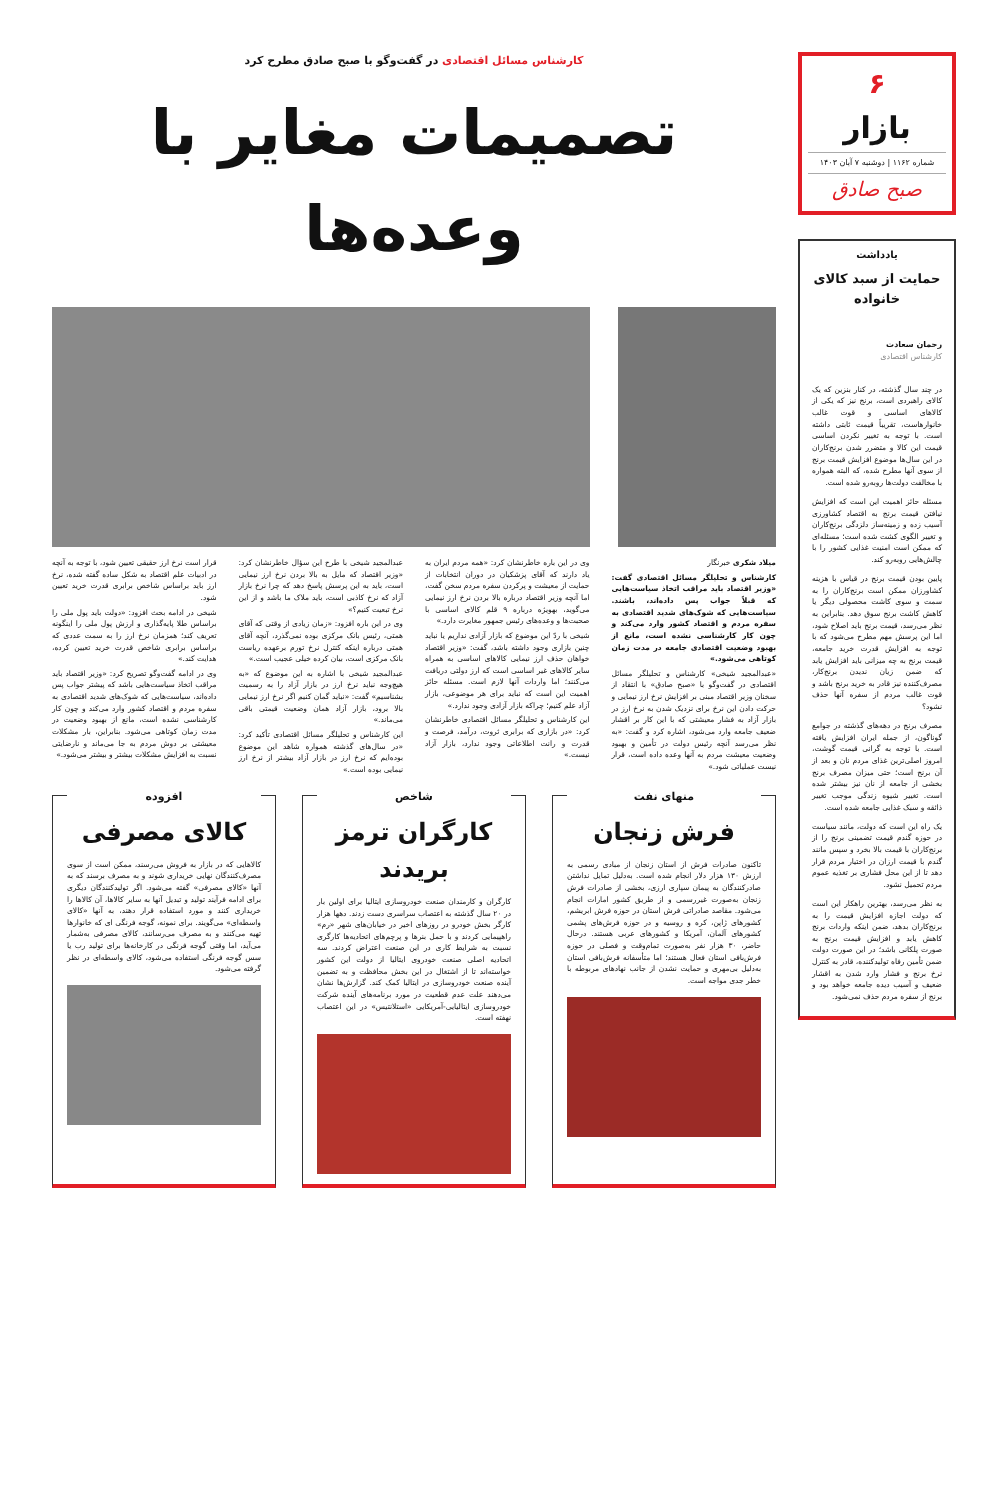۶
بازار
شماره ۱۱۶۲ | دوشنبه ۷ آبان ۱۴۰۳
صبح صادق
یادداشت
حمایت از سبد کالای خانواده
رحمان سعادت
کارشناس اقتصادی
در چند سال گذشته، در کنار بنزین که یک کالای راهبردی است، برنج نیز که یکی از کالاهای اساسی و قوت غالب خانوارهاست، تقریباً قیمت ثابتی داشته است. با توجه به تغییر نکردن اساسی قیمت این کالا و متضرر شدن برنج‌کاران در این سال‌ها موضوع افزایش قیمت برنج از سوی آنها مطرح شده، که البته همواره با مخالفت دولت‌ها روبه‌رو شده است.
مسئله حائز اهمیت این است که افزایش نیافتن قیمت برنج به اقتصاد کشاورزی آسیب زده و زمینه‌ساز دلزدگی برنج‌کاران و تغییر الگوی کشت شده است؛ مسئله‌ای که ممکن است امنیت غذایی کشور را با چالش‌هایی روبه‌رو کند.
پایین بودن قیمت برنج در قیاس با هزینه کشاورزان ممکن است برنج‌کاران را به سمت و سوی کاشت محصولی دیگر یا کاهش کاشت برنج سوق دهد. بنابراین به نظر می‌رسد، قیمت برنج باید اصلاح شود، اما این پرسش مهم مطرح می‌شود که با توجه به افزایش قدرت خرید جامعه، قیمت برنج به چه میزانی باید افزایش یابد که ضمن زیان ندیدن برنج‌کار، مصرف‌کننده نیز قادر به خرید برنج باشد و قوت غالب مردم از سفره آنها حذف نشود؟
مصرف برنج در دهه‌های گذشته در جوامع گوناگون، از جمله ایران افزایش یافته است. با توجه به گرانی قیمت گوشت، امروز اصلی‌ترین غذای مردم نان و بعد از آن برنج است؛ حتی میزان مصرف برنج بخشی از جامعه از نان نیز بیشتر شده است. تغییر شیوه زندگی موجب تغییر ذائقه و سبک غذایی جامعه شده است.
یک راه این است که دولت، مانند سیاست در حوزه گندم قیمت تضمینی برنج را از برنج‌کاران با قیمت بالا بخرد و سپس مانند گندم با قیمت ارزان در اختیار مردم قرار دهد تا از این محل فشاری بر تغذیه عموم مردم تحمیل نشود.
به نظر می‌رسد، بهترین راهکار این است که دولت اجازه افزایش قیمت را به برنج‌کاران بدهد، ضمن اینکه واردات برنج کاهش یابد و افزایش قیمت برنج به صورت پلکانی باشد؛ در این صورت دولت ضمن تأمین رفاه تولیدکننده، قادر به کنترل نرخ برنج و فشار وارد شدن به اقشار ضعیف و آسیب دیده جامعه خواهد بود و برنج از سفره مردم حذف نمی‌شود.
کارشناس مسائل اقتصادی در گفت‌وگو با صبح صادق مطرح کرد
تصمیمات مغایر با وعده‌ها
میلاد شکری خبرنگار
کارشناس و تحلیلگر مسائل اقتصادی گفت: «وزیر اقتصاد باید مراقب اتخاذ سیاست‌هایی که قبلاً جواب پس داده‌اند، باشند. سیاست‌هایی که شوک‌های شدید اقتصادی به سفره مردم و اقتصاد کشور وارد می‌کند و چون کار کارشناسی نشده است، مانع از بهبود وضعیت اقتصادی جامعه در مدت زمان کوتاهی می‌شود.»
«عبدالمجید شیخی» کارشناس و تحلیلگر مسائل اقتصادی در گفت‌وگو با «صبح صادق» با انتقاد از سخنان وزیر اقتصاد مبنی بر افزایش نرخ ارز نیمایی و حرکت دادن این نرخ برای نزدیک شدن به نرخ ارز در بازار آزاد به فشار معیشتی که با این کار بر اقشار ضعیف جامعه وارد می‌شود، اشاره کرد و گفت: «به نظر می‌رسد آنچه رئیس دولت در تأمین و بهبود وضعیت معیشت مردم به آنها وعده داده است، قرار نیست عملیاتی شود.»
وی در این باره خاطرنشان کرد: «همه مردم ایران به یاد دارند که آقای پزشکیان در دوران انتخابات از حمایت از معیشت و پرکردن سفره مردم سخن گفت، اما آنچه وزیر اقتصاد درباره بالا بردن نرخ ارز نیمایی می‌گوید، بهویژه درباره ۹ قلم کالای اساسی با صحبت‌ها و وعده‌های رئیس جمهور مغایرت دارد.»
شیخی با ردّ این موضوع که بازار آزادی نداریم یا نباید چنین بازاری وجود داشته باشد، گفت: «وزیر اقتصاد خواهان حذف ارز نیمایی کالاهای اساسی به همراه سایر کالاهای غیر اساسی است که ارز دولتی دریافت می‌کنند؛ اما واردات آنها لازم است. مسئله حائز اهمیت این است که نباید برای هر موضوعی، بازار آزاد علم کنیم؛ چراکه بازار آزادی وجود ندارد.»
این کارشناس و تحلیلگر مسائل اقتصادی خاطرنشان کرد: «در بازاری که برابری ثروت، درآمد، فرصت و قدرت و رانت اطلاعاتی وجود ندارد، بازار آزاد نیست.»
عبدالمجید شیخی با طرح این سؤال خاطرنشان کرد: «وزیر اقتصاد که مایل به بالا بردن نرخ ارز نیمایی است، باید به این پرسش پاسخ دهد که چرا نرخ بازار آزاد که نرخ کاذبی است، باید ملاک ما باشد و از این نرخ تبعیت کنیم؟»
وی در این باره افزود: «زمان زیادی از وقتی که آقای همتی، رئیس بانک مرکزی بوده نمی‌گذرد، آنچه آقای همتی درباره اینکه کنترل نرخ تورم برعهده ریاست بانک مرکزی است، بیان کرده خیلی عجیب است.»
عبدالمجید شیخی با اشاره به این موضوع که «به هیچ‌وجه نباید نرخ ارز در بازار آزاد را به رسمیت بشناسیم» گفت: «نباید گمان کنیم اگر نرخ ارز نیمایی بالا برود، بازار آزاد همان وضعیت قیمتی باقی می‌ماند.»
این کارشناس و تحلیلگر مسائل اقتصادی تأکید کرد: «در سال‌های گذشته همواره شاهد این موضوع بوده‌ایم که نرخ ارز در بازار آزاد بیشتر از نرخ ارز نیمایی بوده است.»
قرار است نرخ ارز حقیقی تعیین شود، با توجه به آنچه در ادبیات علم اقتصاد به شکل ساده گفته شده، نرخ ارز باید براساس شاخص برابری قدرت خرید تعیین شود.
شیخی در ادامه بحث افزود: «دولت باید پول ملی را براساس طلا پایه‌گذاری و ارزش پول ملی را اینگونه تعریف کند؛ همزمان نرخ ارز را به سمت عددی که براساس برابری شاخص قدرت خرید تعیین کرده، هدایت کند.»
وی در ادامه گفت‌وگو تصریح کرد: «وزیر اقتصاد باید مراقب اتخاذ سیاست‌هایی باشد که پیشتر جواب پس داده‌اند، سیاست‌هایی که شوک‌های شدید اقتصادی به سفره مردم و اقتصاد کشور وارد می‌کند و چون کار کارشناسی نشده است، مانع از بهبود وضعیت در مدت زمان کوتاهی می‌شود. بنابراین، بار مشکلات معیشتی بر دوش مردم به جا می‌ماند و نارضایتی نسبت به افزایش مشکلات بیشتر و بیشتر می‌شود.»
منهای نفت
فرش زنجان
تاکنون صادرات فرش از استان زنجان از مبادی رسمی به ارزش ۱۳۰ هزار دلار انجام شده است. به‌دلیل تمایل نداشتن صادرکنندگان به پیمان سپاری ارزی، بخشی از صادرات فرش زنجان به‌صورت غیررسمی و از طریق کشور امارات انجام می‌شود. مقاصد صادراتی فرش استان در حوزه فرش ابریشم، کشورهای ژاپن، کره و روسیه و در حوزه فرش‌های پشمی کشورهای آلمان، آمریکا و کشورهای عربی هستند. درحال حاضر، ۳۰ هزار نفر به‌صورت تمام‌وقت و فصلی در حوزه فرش‌بافی استان فعال هستند؛ اما متأسفانه فرش‌بافی استان به‌دلیل بی‌مهری و حمایت نشدن از جانب نهادهای مربوطه با خطر جدی مواجه است.
شاخص
کارگران ترمز بریدند
کارگران و کارمندان صنعت خودروسازی ایتالیا برای اولین بار در ۲۰ سال گذشته به اعتصاب سراسری دست زدند. دهها هزار کارگر بخش خودرو در روزهای اخیر در خیابان‌های شهر «رم» راهپیمایی کردند و با حمل بنرها و پرچم‌های اتحادیه‌ها کارگری نسبت به شرایط کاری در این صنعت اعتراض کردند. سه اتحادیه اصلی صنعت خودروی ایتالیا از دولت این کشور خواسته‌اند تا از اشتغال در این بخش محافظت و به تضمین آینده صنعت خودروسازی در ایتالیا کمک کند. گزارش‌ها نشان می‌دهند علت عدم قطعیت در مورد برنامه‌های آینده شرکت خودروسازی ایتالیایی-آمریکایی «استلانتیس» در این اعتصاب نهفته است.
افزوده
کالای مصرفی
کالاهایی که در بازار به فروش می‌رسند، ممکن است از سوی مصرف‌کنندگان نهایی خریداری شوند و به مصرف برسند که به آنها «کالای مصرفی» گفته می‌شود. اگر تولیدکنندگان دیگری برای ادامه فرآیند تولید و تبدیل آنها به سایر کالاها، آن کالاها را خریداری کنند و مورد استفاده قرار دهند، به آنها «کالای واسطه‌ای» می‌گویند. برای نمونه، گوجه فرنگی ای که خانوارها تهیه می‌کنند و به مصرف می‌رسانند، کالای مصرفی به‌شمار می‌آید، اما وقتی گوجه فرنگی در کارخانه‌ها برای تولید رب یا سس گوجه فرنگی استفاده می‌شود، کالای واسطه‌ای در نظر گرفته می‌شود.